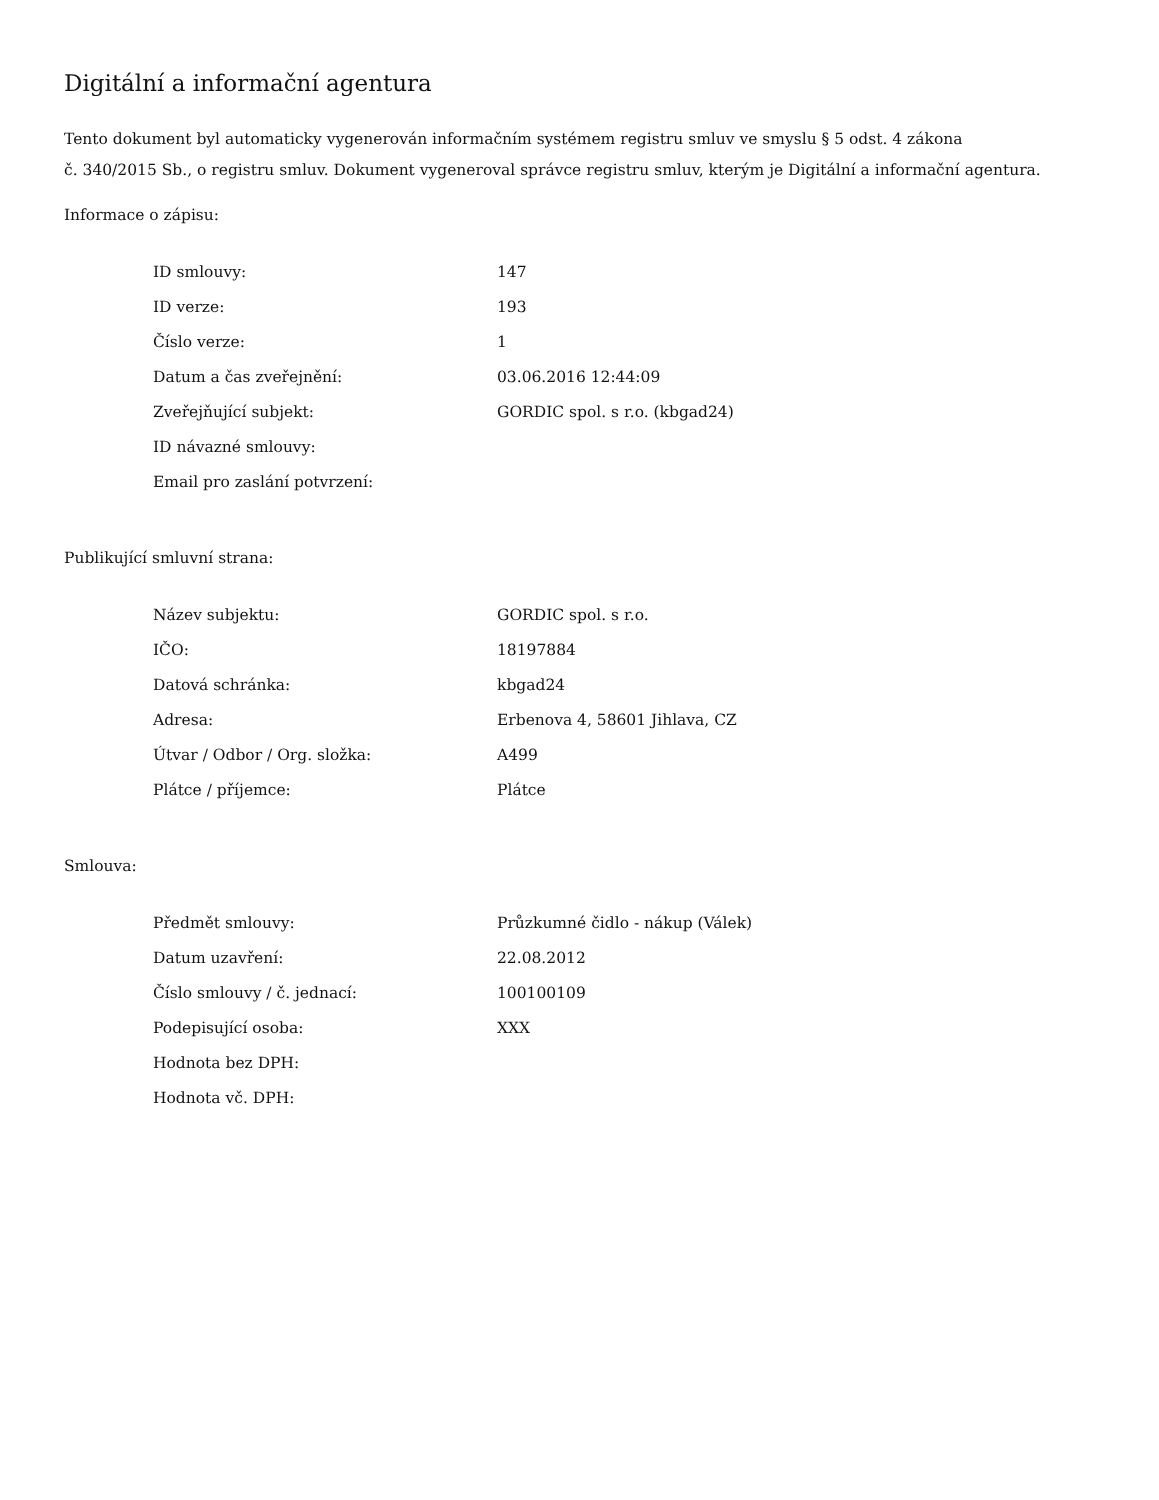Digitální a informační agentura
Tento dokument byl automaticky vygenerován informačním systémem registru smluv ve smyslu § 5 odst. 4 zákona
č. 340/2015 Sb., o registru smluv. Dokument vygeneroval správce registru smluv, kterým je Digitální a informační agentura.
Informace o zápisu:
| ID smlouvy: | 147 |
| ID verze: | 193 |
| Číslo verze: | 1 |
| Datum a čas zveřejnění: | 03.06.2016 12:44:09 |
| Zveřejňující subjekt: | GORDIC spol. s r.o. (kbgad24) |
| ID návazné smlouvy: | |
| Email pro zaslání potvrzení: | |
Publikující smluvní strana:
| Název subjektu: | GORDIC spol. s r.o. |
| IČO: | 18197884 |
| Datová schránka: | kbgad24 |
| Adresa: | Erbenova 4, 58601 Jihlava, CZ |
| Útvar / Odbor / Org. složka: | A499 |
| Plátce / příjemce: | Plátce |
Smlouva:
| Předmět smlouvy: | Průzkumné čidlo - nákup (Válek) |
| Datum uzavření: | 22.08.2012 |
| Číslo smlouvy / č. jednací: | 100100109 |
| Podepisující osoba: | XXX |
| Hodnota bez DPH: | |
| Hodnota vč. DPH: | |